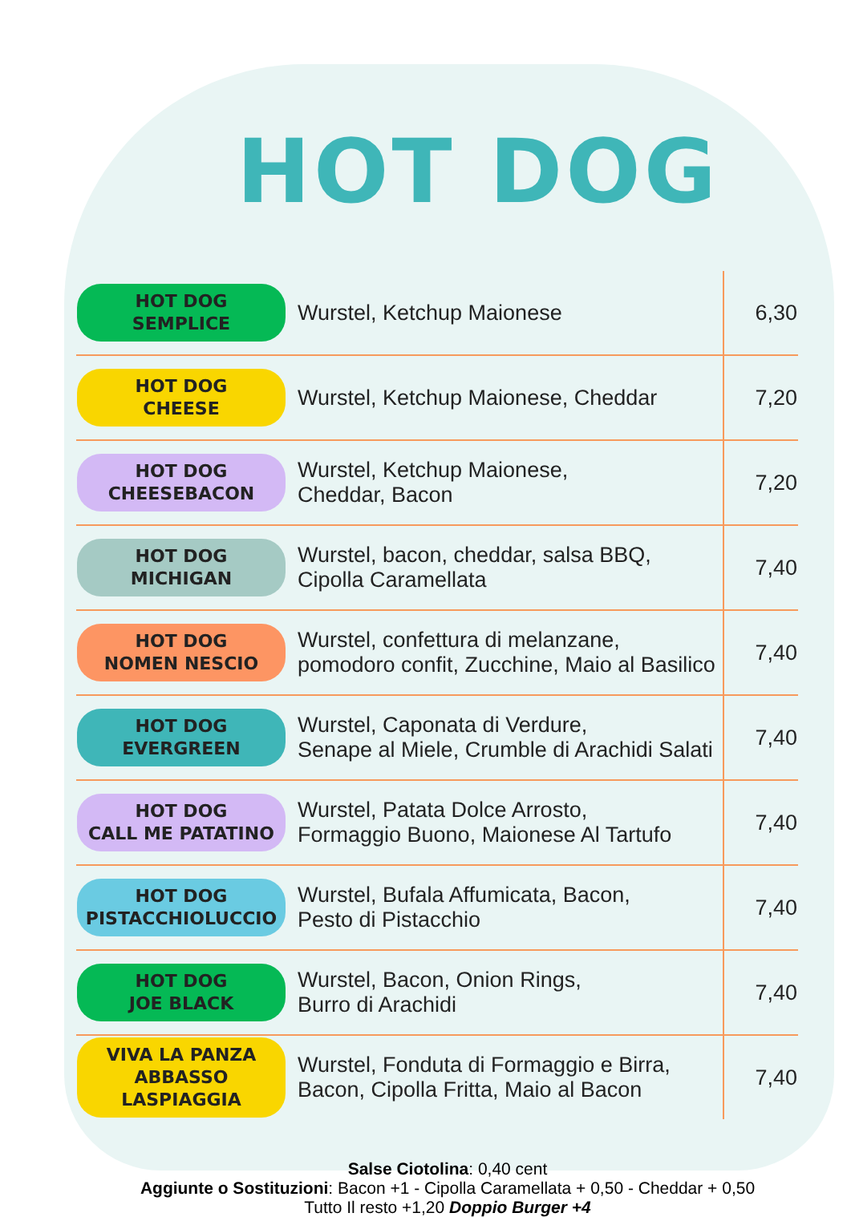HOT DOG
| HOT DOG SEMPLICE | Wurstel, Ketchup Maionese | 6,30 |
| HOT DOG CHEESE | Wurstel, Ketchup Maionese, Cheddar | 7,20 |
| HOT DOG CHEESEBACON | Wurstel, Ketchup Maionese, Cheddar, Bacon | 7,20 |
| HOT DOG MICHIGAN | Wurstel, bacon, cheddar, salsa BBQ, Cipolla Caramellata | 7,40 |
| HOT DOG NOMEN NESCIO | Wurstel, confettura di melanzane, pomodoro confit, Zucchine, Maio al Basilico | 7,40 |
| HOT DOG EVERGREEN | Wurstel, Caponata di Verdure, Senape al Miele, Crumble di Arachidi Salati | 7,40 |
| HOT DOG CALL ME PATATINO | Wurstel, Patata Dolce Arrosto, Formaggio Buono, Maionese Al Tartufo | 7,40 |
| HOT DOG PISTACCHIOLUCCIO | Wurstel, Bufala Affumicata, Bacon, Pesto di Pistacchio | 7,40 |
| HOT DOG JOE BLACK | Wurstel, Bacon, Onion Rings, Burro di Arachidi | 7,40 |
| VIVA LA PANZA ABBASSO LASPIAGGIA | Wurstel, Fonduta di Formaggio e Birra, Bacon, Cipolla Fritta, Maio al Bacon | 7,40 |
Salse Ciotolina: 0,40 cent
Aggiunte o Sostituzioni: Bacon +1 - Cipolla Caramellata + 0,50 - Cheddar + 0,50
Tutto Il resto +1,20 Doppio Burger +4